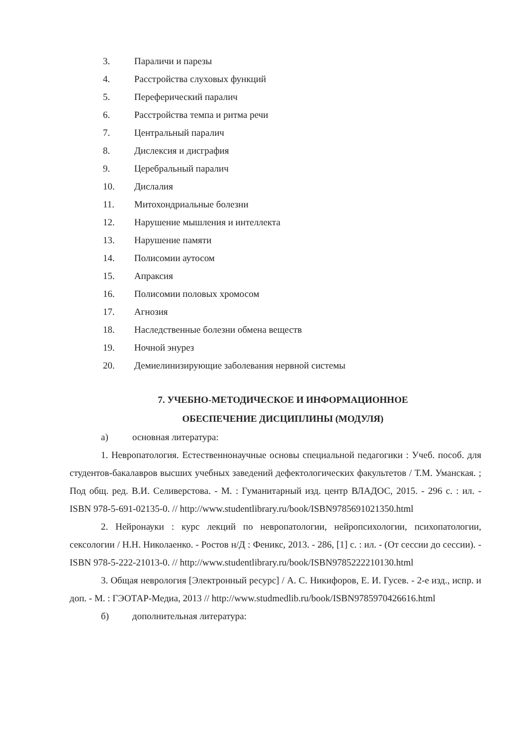3. Параличи и парезы
4. Расстройства слуховых функций
5. Переферический паралич
6. Расстройства темпа и ритма речи
7. Центральный паралич
8. Дислексия и дисграфия
9. Церебральный паралич
10. Дислалия
11. Митохондриальные болезни
12. Нарушение мышления и интеллекта
13. Нарушение памяти
14. Полисомии аутосом
15. Апраксия
16. Полисомии половых хромосом
17. Агнозия
18. Наследственные болезни обмена веществ
19. Ночной энурез
20. Демиелинизирующие заболевания нервной системы
7. УЧЕБНО-МЕТОДИЧЕСКОЕ И ИНФОРМАЦИОННОЕ
ОБЕСПЕЧЕНИЕ ДИСЦИПЛИНЫ (МОДУЛЯ)
а) основная литература:
1. Невропатология. Естественнонаучные основы специальной педагогики : Учеб. пособ. для студентов-бакалавров высших учебных заведений дефектологических факультетов / Т.М. Уманская. ; Под общ. ред. В.И. Селиверстова. - М. : Гуманитарный изд. центр ВЛАДОС, 2015. - 296 с. : ил. - ISBN 978-5-691-02135-0. // http://www.studentlibrary.ru/book/ISBN9785691021350.html
2. Нейронауки : курс лекций по невропатологии, нейропсихологии, психопатологии, сексологии / Н.Н. Николаенко. - Ростов н/Д : Феникс, 2013. - 286, [1] с. : ил. - (От сессии до сессии). - ISBN 978-5-222-21013-0. // http://www.studentlibrary.ru/book/ISBN9785222210130.html
3. Общая неврология [Электронный ресурс] / А. С. Никифоров, Е. И. Гусев. - 2-е изд., испр. и доп. - М. : ГЭОТАР-Медиа, 2013 // http://www.studmedlib.ru/book/ISBN9785970426616.html
б) дополнительная литература: